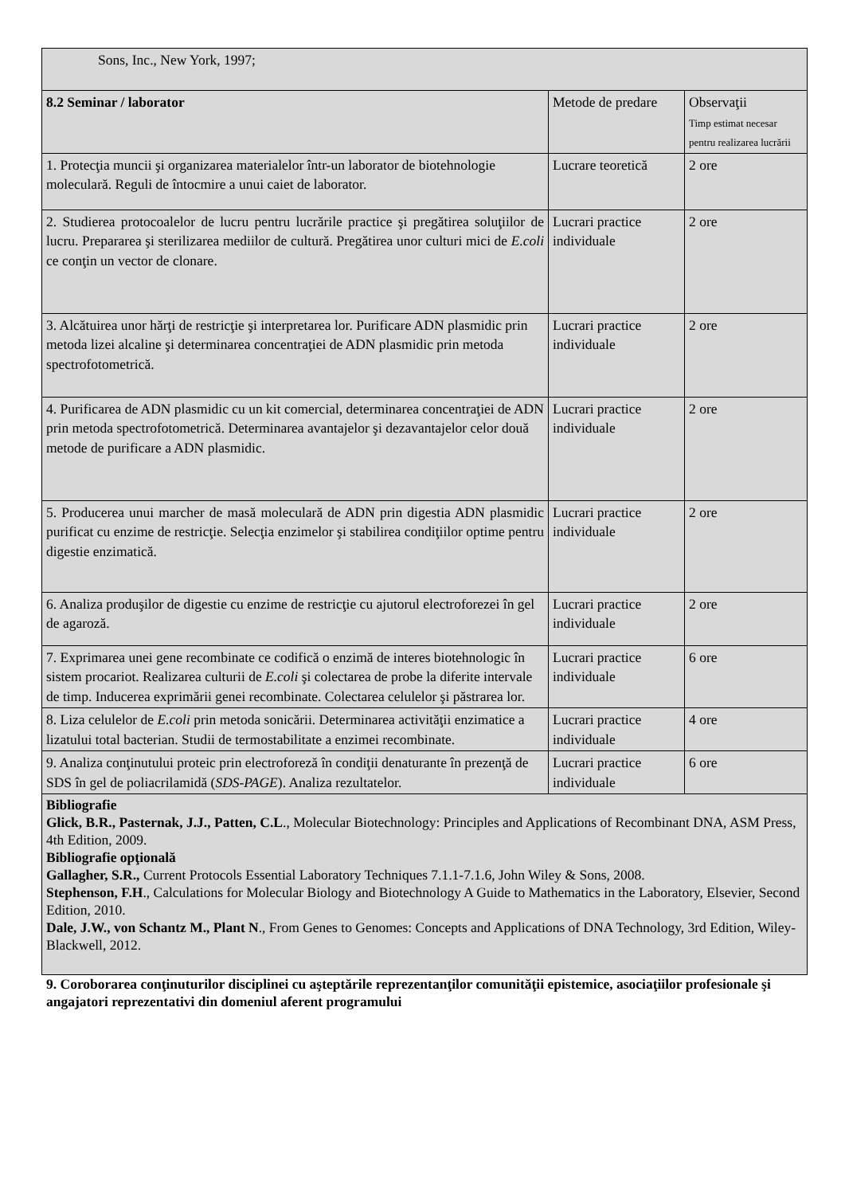| Sons, Inc., New York, 1997; | | |
| 8.2 Seminar / laborator | Metode de predare | Observaţii Timp estimat necesar pentru realizarea lucrării |
| 1. Protecţia muncii şi organizarea materialelor într-un laborator de biotehnologie moleculară. Reguli de întocmire a unui caiet de laborator. | Lucrare teoretică | 2 ore |
| 2. Studierea protocoalelor de lucru pentru lucrările practice şi pregătirea soluţiilor de lucru. Prepararea şi sterilizarea mediilor de cultură. Pregătirea unor culturi mici de E.coli ce conţin un vector de clonare. | Lucrari practice individuale | 2 ore |
| 3. Alcătuirea unor hărţi de restricţie şi interpretarea lor. Purificare ADN plasmidic prin metoda lizei alcaline şi determinarea concentraţiei de ADN plasmidic prin metoda spectrofotometrică. | Lucrari practice individuale | 2 ore |
| 4. Purificarea de ADN plasmidic cu un kit comercial, determinarea concentraţiei de ADN prin metoda spectrofotometrică. Determinarea avantajelor şi dezavantajelor celor două metode de purificare a ADN plasmidic. | Lucrari practice individuale | 2 ore |
| 5. Producerea unui marcher de masă moleculară de ADN prin digestia ADN plasmidic purificat cu enzime de restricţie. Selecţia enzimelor şi stabilirea condiţiilor optime pentru digestie enzimatică. | Lucrari practice individuale | 2 ore |
| 6. Analiza produşilor de digestie cu enzime de restricţie cu ajutorul electroforezei în gel de agaroză. | Lucrari practice individuale | 2 ore |
| 7. Exprimarea unei gene recombinate ce codifică o enzimă de interes biotehnologic în sistem procariot. Realizarea culturii de E.coli şi colectarea de probe la diferite intervale de timp. Inducerea exprimării genei recombinate. Colectarea celulelor şi păstrarea lor. | Lucrari practice individuale | 6 ore |
| 8. Liza celulelor de E.coli prin metoda sonicării. Determinarea activităţii enzimatice a lizatului total bacterian. Studii de termostabilitate a enzimei recombinate. | Lucrari practice individuale | 4 ore |
| 9. Analiza conţinutului proteic prin electroforeză în condiţii denaturante în prezenţă de SDS în gel de poliacrilamidă ( SDS-PAGE ). Analiza rezultatelor. | Lucrari practice individuale | 6 ore |
| Bibliografie Glick, B.R., Pasternak, J.J., Patten, C.L ., Molecular Biotechnology: Principles and Applications of Recombinant DNA, ASM Press, 4th Edition, 2009. Bibliografie opţională Gallagher, S.R., Current Protocols Essential Laboratory Techniques 7.1.1-7.1.6, John Wiley & Sons, 2008. Stephenson, F.H ., Calculations for Molecular Biology and Biotechnology A Guide to Mathematics in the Laboratory, Elsevier, Second Edition, 2010. Dale, J.W., von Schantz M., Plant N ., From Genes to Genomes: Concepts and Applications of DNA Technology, 3rd Edition, Wiley-Blackwell, 2012. | | |
9. Coroborarea conţinuturilor disciplinei cu aşteptările reprezentanţilor comunităţii epistemice, asociaţiilor profesionale şi angajatori reprezentativi din domeniul aferent programului